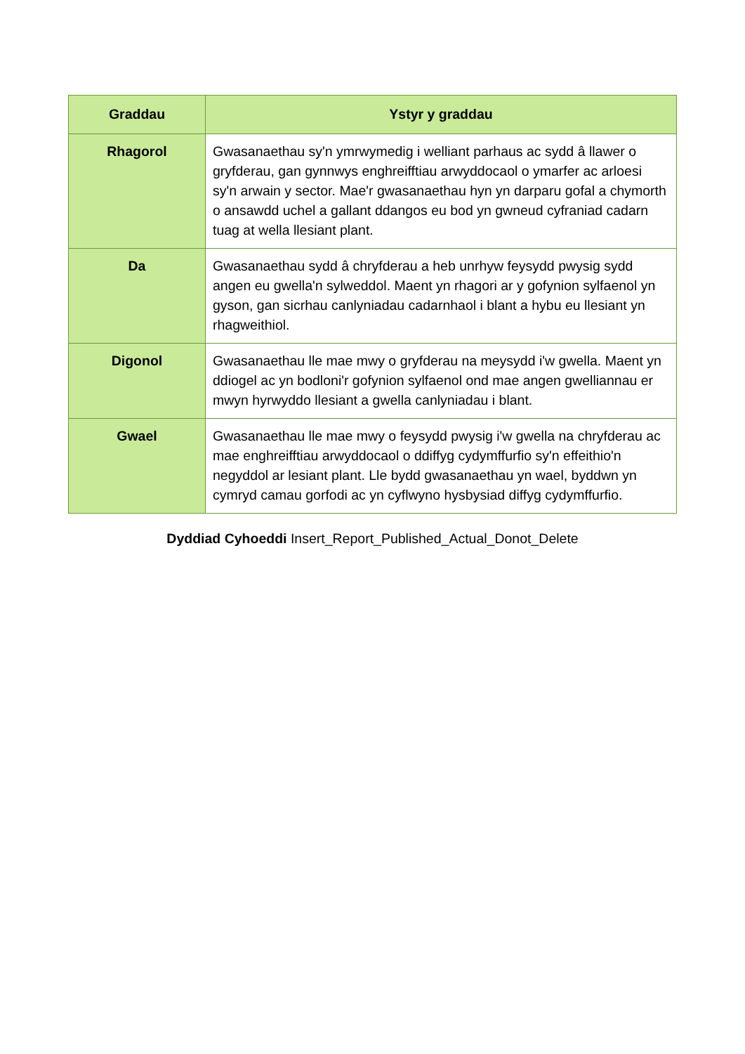| Graddau | Ystyr y graddau |
| --- | --- |
| Rhagorol | Gwasanaethau sy'n ymrwymedig i welliant parhaus ac sydd â llawer o gryfderau, gan gynnwys enghreifftiau arwyddocaol o ymarfer ac arloesi sy'n arwain y sector. Mae'r gwasanaethau hyn yn darparu gofal a chymorth o ansawdd uchel a gallant ddangos eu bod yn gwneud cyfraniad cadarn tuag at wella llesiant plant. |
| Da | Gwasanaethau sydd â chryfderau a heb unrhyw feysydd pwysig sydd angen eu gwella'n sylweddol. Maent yn rhagori ar y gofynion sylfaenol yn gyson, gan sicrhau canlyniadau cadarnhaol i blant a hybu eu llesiant yn rhagweithiol. |
| Digonol | Gwasanaethau lle mae mwy o gryfderau na meysydd i'w gwella. Maent yn ddiogel ac yn bodloni'r gofynion sylfaenol ond mae angen gwelliannau er mwyn hyrwyddo llesiant a gwella canlyniadau i blant. |
| Gwael | Gwasanaethau lle mae mwy o feysydd pwysig i'w gwella na chryfderau ac mae enghreifftiau arwyddocaol o ddiffyg cydymffurfio sy'n effeithio'n negyddol ar lesiant plant. Lle bydd gwasanaethau yn wael, byddwn yn cymryd camau gorfodi ac yn cyflwyno hysbysiad diffyg cydymffurfio. |
Dyddiad Cyhoeddi Insert_Report_Published_Actual_Donot_Delete